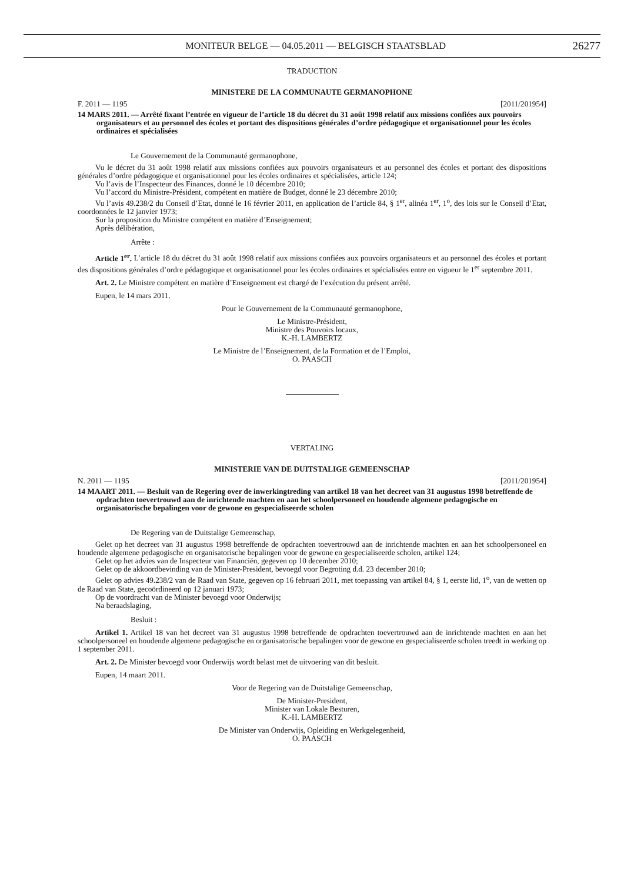MONITEUR BELGE — 04.05.2011 — BELGISCH STAATSBLAD 26277
TRADUCTION
MINISTERE DE LA COMMUNAUTE GERMANOPHONE
F. 2011 — 1195 [2011/201954]
14 MARS 2011. — Arrêté fixant l’entrée en vigueur de l’article 18 du décret du 31 août 1998 relatif aux missions confiées aux pouvoirs organisateurs et au personnel des écoles et portant des dispositions générales d’ordre pédagogique et organisationnel pour les écoles ordinaires et spécialisées
Le Gouvernement de la Communauté germanophone,
Vu le décret du 31 août 1998 relatif aux missions confiées aux pouvoirs organisateurs et au personnel des écoles et portant des dispositions générales d’ordre pédagogique et organisationnel pour les écoles ordinaires et spécialisées, article 124;
Vu l’avis de l’Inspecteur des Finances, donné le 10 décembre 2010;
Vu l’accord du Ministre-Président, compétent en matière de Budget, donné le 23 décembre 2010;
Vu l’avis 49.238/2 du Conseil d’Etat, donné le 16 février 2011, en application de l’article 84, § 1<sup>er</sup>, alinéa 1<sup>er</sup>, 1<sup>o</sup>, des lois sur le Conseil d’Etat, coordonnées le 12 janvier 1973;
Sur la proposition du Ministre compétent en matière d’Enseignement;
Après délibération,
Arrête :
Article 1<sup>er</sup>. L’article 18 du décret du 31 août 1998 relatif aux missions confiées aux pouvoirs organisateurs et au personnel des écoles et portant des dispositions générales d’ordre pédagogique et organisationnel pour les écoles ordinaires et spécialisées entre en vigueur le 1<sup>er</sup> septembre 2011.
Art. 2. Le Ministre compétent en matière d’Enseignement est chargé de l’exécution du présent arrêté.
Eupen, le 14 mars 2011.
Pour le Gouvernement de la Communauté germanophone,
Le Ministre-Président,
Ministre des Pouvoirs locaux,
K.-H. LAMBERTZ
Le Ministre de l’Enseignement, de la Formation et de l’Emploi,
O. PAASCH
VERTALING
MINISTERIE VAN DE DUITSTALIGE GEMEENSCHAP
N. 2011 — 1195 [2011/201954]
14 MAART 2011. — Besluit van de Regering over de inwerkingtreding van artikel 18 van het decreet van 31 augustus 1998 betreffende de opdrachten toevertrouwd aan de inrichtende machten en aan het schoolpersoneel en houdende algemene pedagogische en organisatorische bepalingen voor de gewone en gespecialiseerde scholen
De Regering van de Duitstalige Gemeenschap,
Gelet op het decreet van 31 augustus 1998 betreffende de opdrachten toevertrouwd aan de inrichtende machten en aan het schoolpersoneel en houdende algemene pedagogische en organisatorische bepalingen voor de gewone en gespecialiseerde scholen, artikel 124;
Gelet op het advies van de Inspecteur van Financiën, gegeven op 10 december 2010;
Gelet op de akkoordbevinding van de Minister-President, bevoegd voor Begroting d.d. 23 december 2010;
Gelet op advies 49.238/2 van de Raad van State, gegeven op 16 februari 2011, met toepassing van artikel 84, § 1, eerste lid, 1<sup>o</sup>, van de wetten op de Raad van State, gecoördineerd op 12 januari 1973;
Op de voordracht van de Minister bevoegd voor Onderwijs;
Na beraadslaging,
Besluit :
Artikel 1. Artikel 18 van het decreet van 31 augustus 1998 betreffende de opdrachten toevertrouwd aan de inrichtende machten en aan het schoolpersoneel en houdende algemene pedagogische en organisatorische bepalingen voor de gewone en gespecialiseerde scholen treedt in werking op 1 september 2011.
Art. 2. De Minister bevoegd voor Onderwijs wordt belast met de uitvoering van dit besluit.
Eupen, 14 maart 2011.
Voor de Regering van de Duitstalige Gemeenschap,
De Minister-President,
Minister van Lokale Besturen,
K.-H. LAMBERTZ
De Minister van Onderwijs, Opleiding en Werkgelegenheid,
O. PAASCH